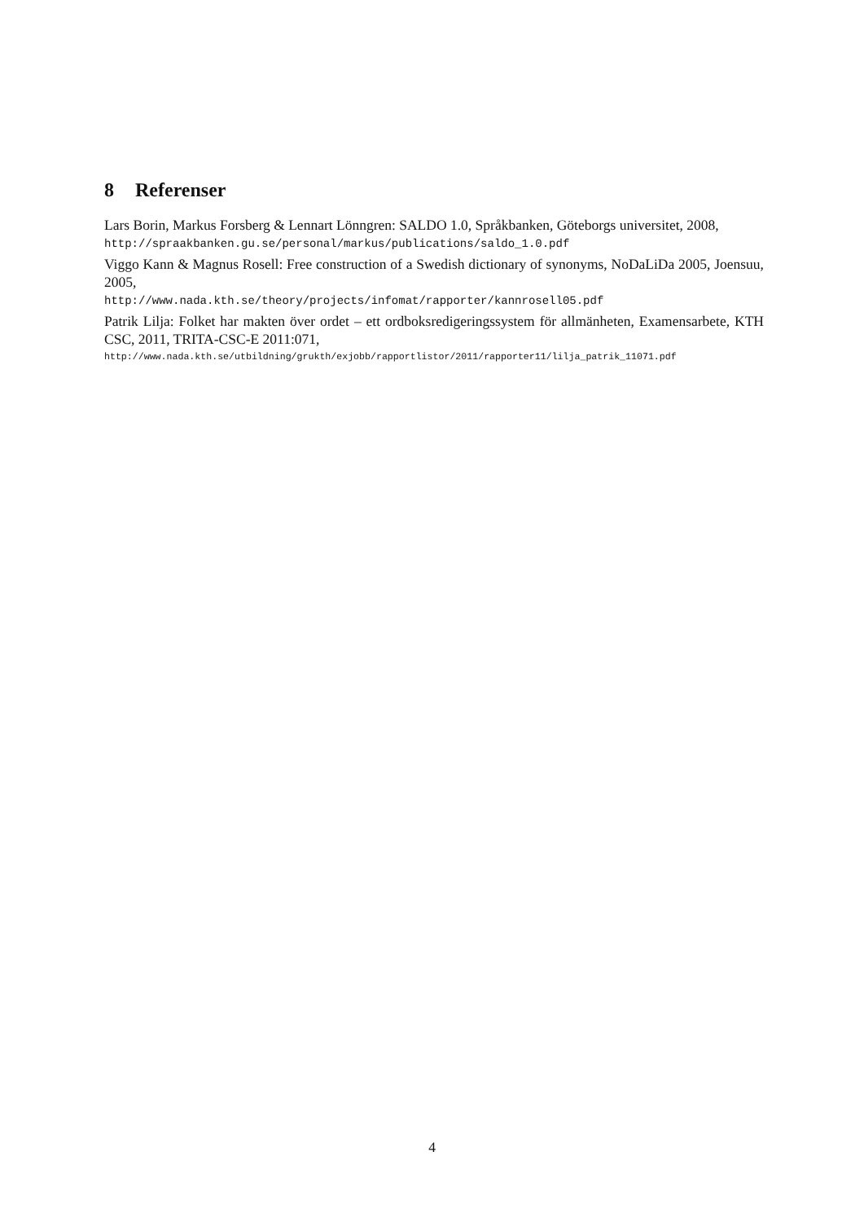8 Referenser
Lars Borin, Markus Forsberg & Lennart Lönngren: SALDO 1.0, Språkbanken, Göteborgs universitet, 2008,
http://spraakbanken.gu.se/personal/markus/publications/saldo_1.0.pdf
Viggo Kann & Magnus Rosell: Free construction of a Swedish dictionary of synonyms, NoDaLiDa 2005, Joensuu, 2005,
http://www.nada.kth.se/theory/projects/infomat/rapporter/kannrosell05.pdf
Patrik Lilja: Folket har makten över ordet – ett ordboksredigeringssystem för allmänheten, Examensarbete, KTH CSC, 2011, TRITA-CSC-E 2011:071,
http://www.nada.kth.se/utbildning/grukth/exjobb/rapportlistor/2011/rapporter11/lilja_patrik_11071.pdf
4